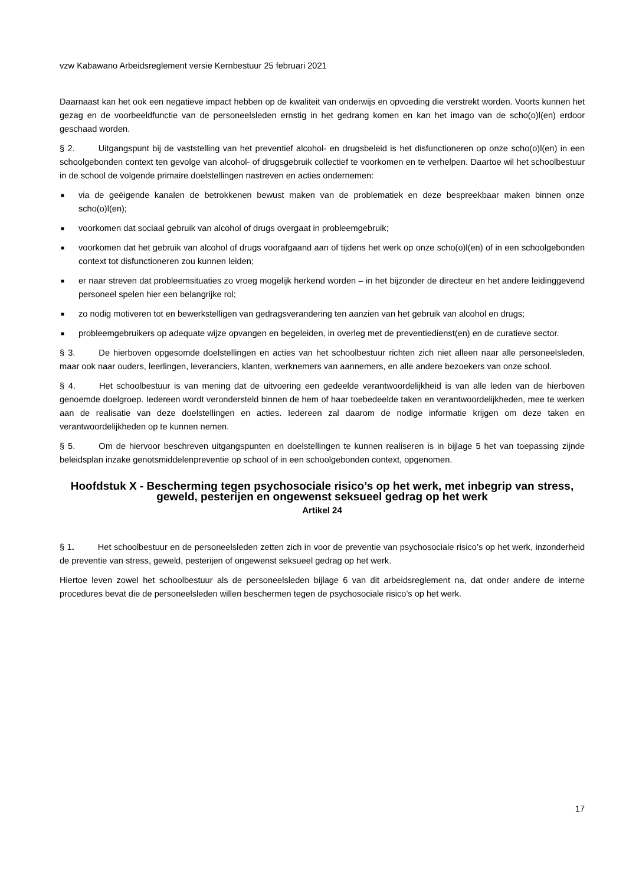vzw Kabawano Arbeidsreglement versie Kernbestuur 25 februari 2021
Daarnaast kan het ook een negatieve impact hebben op de kwaliteit van onderwijs en opvoeding die verstrekt worden. Voorts kunnen het gezag en de voorbeeldfunctie van de personeelsleden ernstig in het gedrang komen en kan het imago van de scho(o)l(en) erdoor geschaad worden.
§ 2. Uitgangspunt bij de vaststelling van het preventief alcohol- en drugsbeleid is het disfunctioneren op onze scho(o)l(en) in een schoolgebonden context ten gevolge van alcohol- of drugsgebruik collectief te voorkomen en te verhelpen. Daartoe wil het schoolbestuur in de school de volgende primaire doelstellingen nastreven en acties ondernemen:
■ via de geëigende kanalen de betrokkenen bewust maken van de problematiek en deze bespreekbaar maken binnen onze scho(o)l(en);
■ voorkomen dat sociaal gebruik van alcohol of drugs overgaat in probleemgebruik;
■ voorkomen dat het gebruik van alcohol of drugs voorafgaand aan of tijdens het werk op onze scho(o)l(en) of in een schoolgebonden context tot disfunctioneren zou kunnen leiden;
■ er naar streven dat probleemsituaties zo vroeg mogelijk herkend worden – in het bijzonder de directeur en het andere leidinggevend personeel spelen hier een belangrijke rol;
■ zo nodig motiveren tot en bewerkstelligen van gedragsverandering ten aanzien van het gebruik van alcohol en drugs;
■ probleemgebruikers op adequate wijze opvangen en begeleiden, in overleg met de preventiedienst(en) en de curatieve sector.
§ 3. De hierboven opgesomde doelstellingen en acties van het schoolbestuur richten zich niet alleen naar alle personeelsleden, maar ook naar ouders, leerlingen, leveranciers, klanten, werknemers van aannemers, en alle andere bezoekers van onze school.
§ 4. Het schoolbestuur is van mening dat de uitvoering een gedeelde verantwoordelijkheid is van alle leden van de hierboven genoemde doelgroep. Iedereen wordt verondersteld binnen de hem of haar toebedeelde taken en verantwoordelijkheden, mee te werken aan de realisatie van deze doelstellingen en acties. Iedereen zal daarom de nodige informatie krijgen om deze taken en verantwoordelijkheden op te kunnen nemen.
§ 5. Om de hiervoor beschreven uitgangspunten en doelstellingen te kunnen realiseren is in bijlage 5 het van toepassing zijnde beleidsplan inzake genotsmiddelenpreventie op school of in een schoolgebonden context, opgenomen.
Hoofdstuk X - Bescherming tegen psychosociale risico’s op het werk, met inbegrip van stress, geweld, pesterijen en ongewenst seksueel gedrag op het werk
Artikel 24
§ 1. Het schoolbestuur en de personeelsleden zetten zich in voor de preventie van psychosociale risico’s op het werk, inzonderheid de preventie van stress, geweld, pesterijen of ongewenst seksueel gedrag op het werk.
Hiertoe leven zowel het schoolbestuur als de personeelsleden bijlage 6 van dit arbeidsreglement na, dat onder andere de interne procedures bevat die de personeelsleden willen beschermen tegen de psychosociale risico’s op het werk.
17